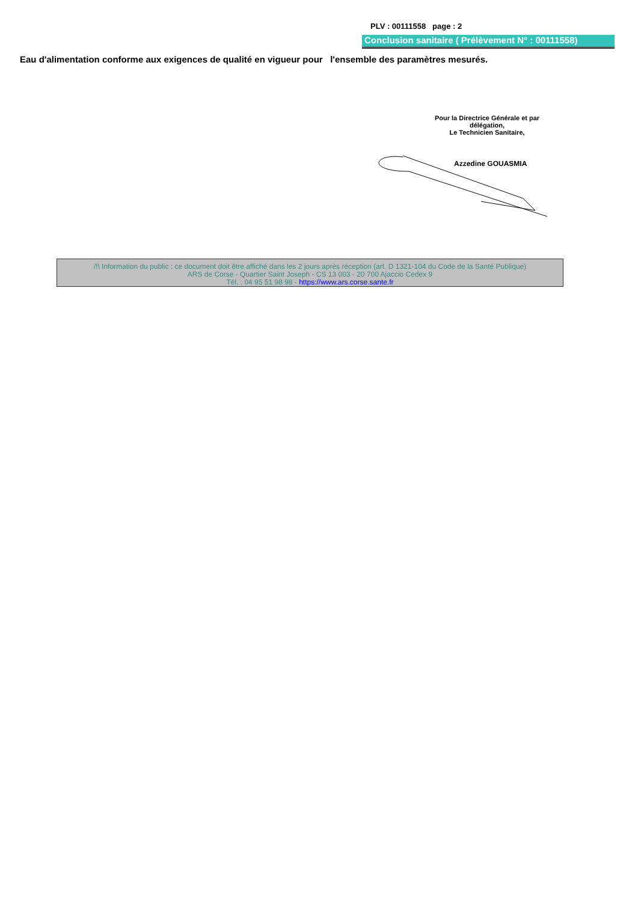PLV : 00111558 page : 2
Conclusion sanitaire ( Prélèvement N° : 00111558)
Eau d'alimentation conforme aux exigences de qualité en vigueur pour l'ensemble des paramètres mesurés.
Pour la Directrice Générale et par délégation,
Le Technicien Sanitaire,
Azzedine GOUASMIA
/!\ Information du public : ce document doit être affiché dans les 2 jours après réception (art. D 1321-104 du Code de la Santé Publique)
ARS de Corse - Quartier Saint Joseph - CS 13 003 - 20 700 Ajaccio Cedex 9
Tél. : 04 95 51 98 98 - https://www.ars.corse.sante.fr